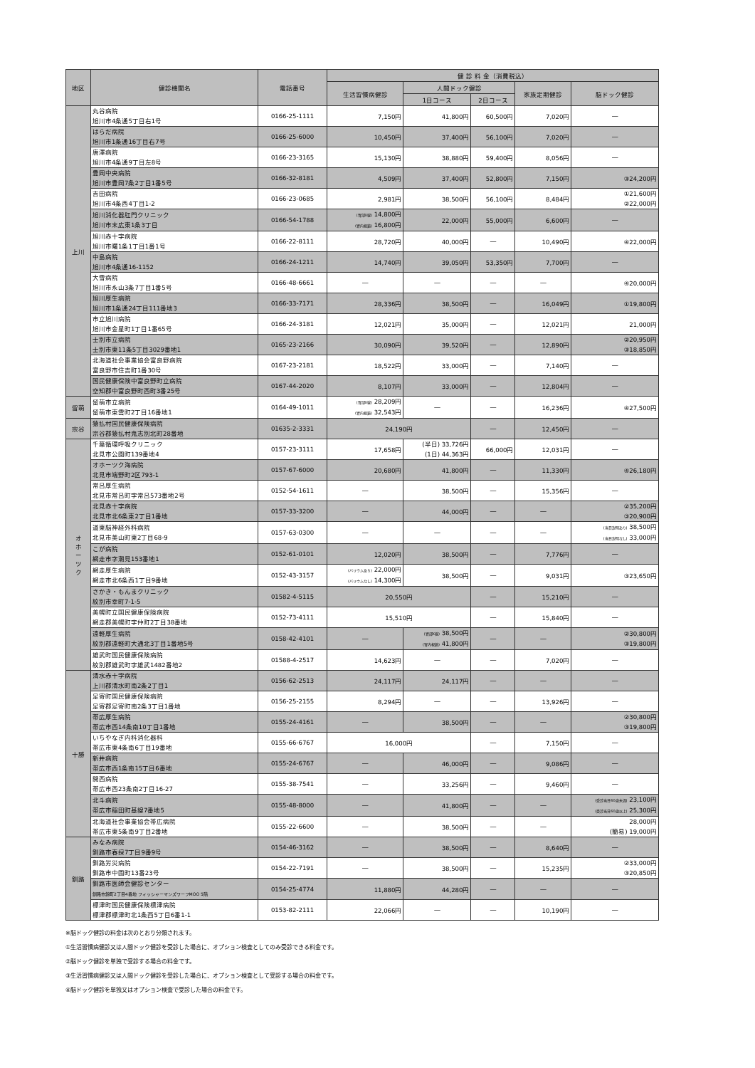| 地区 | 健診機関名 | 電話番号 | 健 診 料 金（消費税込） | | | | |
| --- | --- | --- | --- | --- | --- | --- | --- |
| | | | 生活習慣病健診 | 人間ドック健診 | | 家族定期健診 | 脳ドック健診 |
| | | | | 1日コース | 2日コース | | |
| 上川 | 丸谷病院 旭川市4条通5丁目右1号 | 0166-25-1111 | 7,150円 | 41,800円 | 60,500円 | 7,020円 | ― |
| | はらだ病院 旭川市1条通16丁目右7号 | 0166-25-6000 | 10,450円 | 37,400円 | 56,100円 | 7,020円 | ― |
| | 唐澤病院 旭川市4条通9丁目左8号 | 0166-23-3165 | 15,130円 | 38,880円 | 59,400円 | 8,056円 | ― |
| | 豊岡中央病院 旭川市豊岡7条2丁目1番5号 | 0166-32-8181 | 4,509円 | 37,400円 | 52,800円 | 7,150円 | ③24,200円 |
| | 吉田病院 旭川市4条西4丁目1-2 | 0166-23-0685 | 2,981円 | 38,500円 | 56,100円 | 8,484円 | ①21,600円 ②22,000円 |
| | 旭川消化器肛門クリニック 旭川市末広東1条3丁目 | 0166-54-1788 | (胃部X線) 14,800円 (胃内視鏡) 16,800円 | 22,000円 | 55,000円 | 6,600円 | ― |
| | 旭川赤十字病院 旭川市曙1条1丁目1番1号 | 0166-22-8111 | 28,720円 | 40,000円 | ― | 10,490円 | ④22,000円 |
| | 中島病院 旭川市4条通16-1152 | 0166-24-1211 | 14,740円 | 39,050円 | 53,350円 | 7,700円 | ― |
| | 大雪病院 旭川市永山3条7丁目1番5号 | 0166-48-6661 | ― | ― | ― | ― | ④20,000円 |
| | 旭川厚生病院 旭川市1条通24丁目111番地3 | 0166-33-7171 | 28,336円 | 38,500円 | ― | 16,049円 | ①19,800円 |
| | 市立旭川病院 旭川市金星町1丁目1番65号 | 0166-24-3181 | 12,021円 | 35,000円 | ― | 12,021円 | 21,000円 |
| | 士別市立病院 士別市東11条5丁目3029番地1 | 0165-23-2166 | 30,090円 | 39,520円 | ― | 12,890円 | ②20,950円 ③18,850円 |
| | 北海道社会事業協会富良野病院 富良野市住吉町1番30号 | 0167-23-2181 | 18,522円 | 33,000円 | ― | 7,140円 | ― |
| | 国民健康保険中富良野町立病院 空知郡中富良野町西町3番25号 | 0167-44-2020 | 8,107円 | 33,000円 | ― | 12,804円 | ― |
| 留萌 | 留萌市立病院 留萌市東雲町2丁目16番地1 | 0164-49-1011 | (胃部X線) 28,209円 (胃内視鏡) 32,543円 | ― | ― | 16,236円 | ④27,500円 |
| 宗谷 | 猿払村国民健康保険病院 宗谷郡猿払村鬼志別北町28番地 | 01635-2-3331 | 24,190円 | | ― | 12,450円 | ― |
| オ ホ ー ツ ク | 千葉循環呼吸クリニック 北見市公園町139番地4 | 0157-23-3111 | 17,658円 | (半日) 33,726円 (1日) 44,363円 | 66,000円 | 12,031円 | ― |
| | オホーツク海病院 北見市端野町2区793-1 | 0157-67-6000 | 20,680円 | 41,800円 | ― | 11,330円 | ④26,180円 |
| | 常呂厚生病院 北見市常呂町字常呂573番地2号 | 0152-54-1611 | ― | 38,500円 | ― | 15,356円 | ― |
| | 北見赤十字病院 北見市北6条東2丁目1番地 | 0157-33-3200 | ― | 44,000円 | ― | ― | ②35,200円 ③20,900円 |
| | 道東脳神経外科病院 北見市美山町東2丁目68-9 | 0157-63-0300 | ― | ― | ― | ― | (当日説明あり) 38,500円 (当日説明なし) 33,000円 |
| | こが病院 網走市字潮見153番地1 | 0152-61-0101 | 12,020円 | 38,500円 | ― | 7,776円 | ― |
| | 網走厚生病院 網走市北6条西1丁目9番地 | 0152-43-3157 | (バリウムあり) 22,000円 (バリウムなし) 14,300円 | 38,500円 | ― | 9,031円 | ③23,650円 |
| | さかき・もんまクリニック 紋別市幸町7-1-5 | 01582-4-5115 | 20,550円 | | ― | 15,210円 | ― |
| | 美幌町立国民健康保険病院 網走郡美幌町字仲町2丁目38番地 | 0152-73-4111 | 15,510円 | | ― | 15,840円 | ― |
| | 遠軽厚生病院 紋別郡遠軽町大通北3丁目1番地5号 | 0158-42-4101 | ― | (胃部X線) 38,500円 (胃内視鏡) 41,800円 | ― | ― | ②30,800円 ③19,800円 |
| | 雄武町国民健康保険病院 紋別郡雄武町字雄武1482番地2 | 01588-4-2517 | 14,623円 | ― | ― | 7,020円 | ― |
| 十勝 | 清水赤十字病院 上川郡清水町南2条2丁目1 | 0156-62-2513 | 24,117円 | 24,117円 | ― | ― | ― |
| | 足寄町国民健康保険病院 足寄郡足寄町南2条3丁目1番地 | 0156-25-2155 | 8,294円 | ― | ― | 13,926円 | ― |
| | 帯広厚生病院 帯広市西14条南10丁目1番地 | 0155-24-4161 | ― | 38,500円 | ― | ― | ②30,800円 ③19,800円 |
| | いちやなぎ内科消化器科 帯広市東4条南6丁目19番地 | 0155-66-6767 | 16,000円 | | ― | 7,150円 | ― |
| | 新井病院 帯広市西1条南15丁目6番地 | 0155-24-6767 | ― | 46,000円 | ― | 9,086円 | ― |
| | 開西病院 帯広市西23条南2丁目16-27 | 0155-38-7541 | ― | 33,256円 | ― | 9,460円 | ― |
| | 北斗病院 帯広市稲田町基線7番地5 | 0155-48-8000 | ― | 41,800円 | ― | ― | (受診当日60歳未満) 23,100円 (受診当日60歳以上) 25,300円 |
| | 北海道社会事業協会帯広病院 帯広市東5条南9丁目2番地 | 0155-22-6600 | ― | 38,500円 | ― | ― | 28,000円 (簡易) 19,000円 |
| 釧路 | みなみ病院 釧路市春採7丁目9番9号 | 0154-46-3162 | ― | 38,500円 | ― | 8,640円 | ― |
| | 釧路労災病院 釧路市中園町13番23号 | 0154-22-7191 | ― | 38,500円 | ― | 15,235円 | ②33,000円 ③20,850円 |
| | 釧路市医師会健診センター 釧路市錦町2丁目4番地 フィッシャーマンズワーフMOO 5階 | 0154-25-4774 | 11,880円 | 44,280円 | ― | ― | ― |
| | 標津町国民健康保険標津病院 標津郡標津町北1条西5丁目6番1-1 | 0153-82-2111 | 22,066円 | ― | ― | 10,190円 | ― |
※脳ドック健診の料金は次のとおり分類されます。
①生活習慣病健診又は人間ドック健診を受診した場合に、オプション検査としてのみ受診できる料金です。
②脳ドック健診を単独で受診する場合の料金です。
③生活習慣病健診又は人間ドック健診を受診した場合に、オプション検査として受診する場合の料金です。
④脳ドック健診を単独又はオプション検査で受診した場合の料金です。